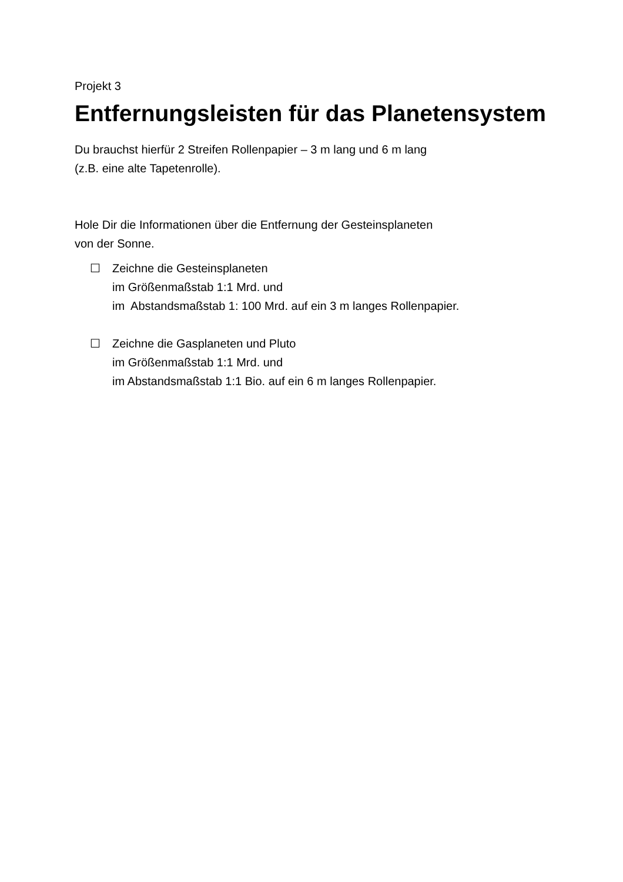Projekt 3
Entfernungsleisten für das Planetensystem
Du brauchst hierfür 2 Streifen Rollenpapier – 3 m lang und 6 m lang
(z.B. eine alte Tapetenrolle).
Hole Dir die Informationen über die Entfernung der Gesteinsplaneten
von der Sonne.
☐ Zeichne die Gesteinsplaneten
im Größenmaßstab 1:1 Mrd. und
im Abstandsmaßstab 1: 100 Mrd. auf ein 3 m langes Rollenpapier.
☐ Zeichne die Gasplaneten und Pluto
im Größenmaßstab 1:1 Mrd. und
im Abstandsmaßstab 1:1 Bio. auf ein 6 m langes Rollenpapier.